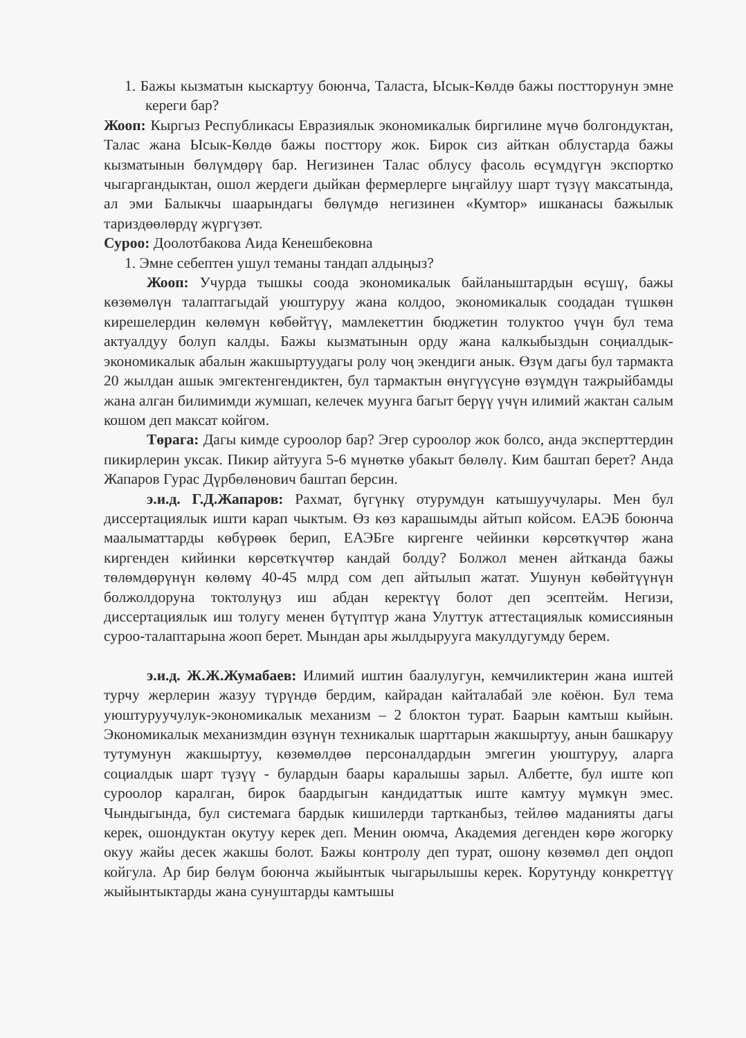1. Бажы кызматын кыскартуу боюнча, Таласта, Ысык-Көлдө бажы постторунун эмне кереги бар?
Жооп: Кыргыз Республикасы Евразиялык экономикалык биргилине мүчө болгондуктан, Талас жана Ысык-Көлдө бажы посттору жок. Бирок сиз айткан облустарда бажы кызматынын бөлүмдөрү бар. Негизинен Талас облусу фасоль өсүмдүгүн экспортко чыгаргандыктан, ошол жердеги дыйкан фермерлерге ыңгайлуу шарт түзүү максатында, ал эми Балыкчы шаарындагы бөлүмдө негизинен «Кумтор» ишканасы бажылык тариздөөлөрдү жүргүзөт.
Суроо: Доолотбакова Аида Кенешбековна
1. Эмне себептен ушул теманы тандап алдыңыз?
Жооп: Учурда тышкы соода экономикалык байланыштардын өсүшү, бажы көзөмөлүн талаптагыдай уюштуруу жана колдоо, экономикалык соодадан түшкөн кирешелердин көлөмүн көбөйтүү, мамлекеттин бюджетин толуктоо үчүн бул тема актуалдуу болуп калды. Бажы кызматынын орду жана калкыбыздын соңиалдык-экономикалык абалын жакшыртуудагы ролу чоң экендиги анык. Өзүм дагы бул тармакта 20 жылдан ашык эмгектенгендиктен, бул тармактын өнүгүүсүнө өзүмдүн тажрыйбамды жана алган билимимди жумшап, келечек муунга багыт берүү үчүн илимий жактан салым кошом деп максат койгом.
Төрага: Дагы кимде суроолор бар? Эгер суроолор жок болсо, анда эксперттердин пикирлерин уксак. Пикир айтууга 5-6 мүнөткө убакыт бөлөлү. Ким баштап берет? Анда Жапаров Гурас Дүрбөлөнович баштап берсин.
э.и.д. Г.Д.Жапаров: Рахмат, бүгүнкү отурумдун катышуучулары. Мен бул диссертациялык ишти карап чыктым. Өз көз карашымды айтып койсом. ЕАЭБ боюнча маалыматтарды көбүрөөк берип, ЕАЭБге киргенге чейинки көрсөткүчтөр жана киргенден кийинки көрсөткүчтөр кандай болду? Болжол менен айтканда бажы төлөмдөрүнүн көлөмү 40-45 млрд сом деп айтылып жатат. Ушунун көбөйтүүнүн болжолдоруна токтолуңуз иш абдан керектүү болот деп эсептейм. Негизи, диссертациялык иш толугу менен бүтүптүр жана Улуттук аттестациялык комиссиянын суроо-талаптарына жооп берет. Мындан ары жылдырууга макулдугумду берем.
э.и.д. Ж.Ж.Жумабаев: Илимий иштин баалулугун, кемчиликтерин жана иштей турчу жерлерин жазуу түрүндө бердим, кайрадан кайталабай эле коёюн. Бул тема уюштуруучулук-экономикалык механизм – 2 блоктон турат. Баарын камтыш кыйын. Экономикалык механизмдин өзүнүн техникалык шарттарын жакшыртуу, анын башкаруу тутумунун жакшыртуу, көзөмөлдөө персоналдардын эмгегин уюштуруу, аларга социалдык шарт түзүү - булардын баары каралышы зарыл. Албетте, бул иште коп суроолор каралган, бирок баардыгын кандидаттык иште камтуу мүмкүн эмес. Чындыгында, бул системага бардык кишилерди тартканбыз, тейлөө маданияты дагы керек, ошондуктан окутуу керек деп. Менин оюмча, Академия дегенден көрө жогорку окуу жайы десек жакшы болот. Бажы контролу деп турат, ошону көзөмөл деп оңдоп койгула. Ар бир бөлүм боюнча жыйынтык чыгарылышы керек. Корутунду конкреттүү жыйынтыктарды жана сунуштарды камтышы